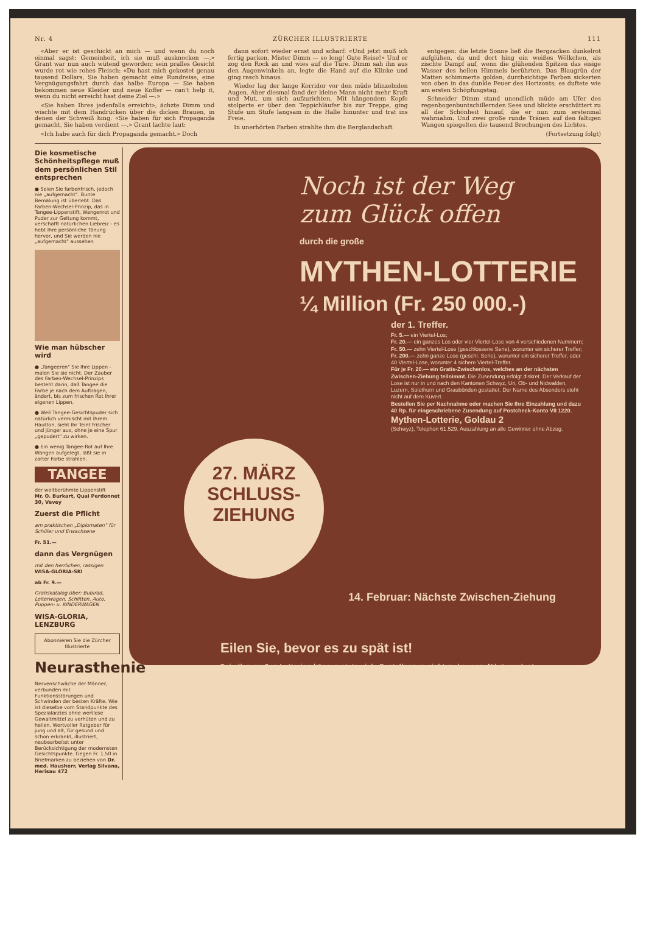Nr. 4 ZÜRCHER ILLUSTRIERTE 111
«Aber er ist geschickt an mich — und wenn du noch einmal sagst: Gemeinheit, ich sie muß ausknocken —.» Grant war nun auch wütend geworden; sein pralles Gesicht wurde rot wie rohes Fleisch: «Du hast mich gekostet genau tausend Dollars, Sie haben gemacht eine Rundreise, eine Vergnügungsfahrt durch das halbe Europa — Sie haben bekommen neue Kleider und neue Koffer — can't help it, wenn du nicht erreicht hast deine Ziel —.»
«Sie haben Ihres jedenfalls erreicht», ächzte Dimm und wischte mit dem Handrücken über die dicken Brauen, in denen der Schweiß hing. «Sie haben für sich Propaganda gemacht, Sie haben verdient —.» Grant lachte laut:
«Ich habe auch für dich Propaganda gemacht.» Doch
dann sofort wieder ernst und scharf: «Und jetzt muß ich fertig packen, Mister Dimm — so long! Gute Reise!» Und er zog den Rock an und wies auf die Türe. Dimm sah ihn aus den Augenwinkeln an, legte die Hand auf die Klinke und ging rasch hinaus.
Wieder lag der lange Korridor vor den müde blinzelnden Augen. Aber diesmal fand der kleine Mann nicht mehr Kraft und Mut, um sich aufzurichten. Mit hängendem Kopfe stolperte er über den Teppichläufer bis zur Treppe, ging Stufe um Stufe langsam in die Halle hinunter und trat ins Freie.
In unerhörten Farben strahlte ihm die Berglandschaft
entgegen: die letzte Sonne ließ die Bergzacken dunkelrot aufglühen, da und dort hing ein weißes Wölkchen, als zischte Dampf auf, wenn die glühenden Spitzen das eisige Wasser des hellen Himmels berührten. Das Blaugrün der Matten schimmerte golden, durchsichtige Farben sickerten von oben in das dunkle Feuer des Horizonts; es duftete wie am ersten Schöpfungstag.
Schneider Dimm stand unendlich müde am Ufer des regenbogenbuntschillernden Sees und blickte erschüttert zu all der Schönheit hinauf, die er nun zum erstenmal wahrnahm. Und zwei große runde Tränen auf den faltigen Wangen spiegelten die tausend Brechungen des Lichtes.
(Fortsetzung folgt)
Die kosmetische Schönheitspflege muß dem persönlichen Stil entsprechen
● Seien Sie farbenfrisch, jedoch nie „aufgemacht". Bunte Bemalung ist überlebt. Das Farben-Wechsel-Prinzip, das in Tangee-Lippenstift, Wangenrot und Puder zur Geltung kommt, verschafft natürlichen Liebreiz - es hebt Ihre persönliche Tönung hervor, und Sie werden nie „aufgemacht" aussehen
Wie man hübscher wird
● „Tangeeren" Sie Ihre Lippen - malen Sie sie nicht. Der Zauber des Farben-Wechsel-Prinzips besteht darin, daß Tangee die Farbe je nach dem Auftragen, ändert, bis zum frischen Rot Ihrer eigenen Lippen.
● Weil Tangee-Gesichtspuder sich natürlich vermischt mit Ihrem Hautton, sieht Ihr Teint frischer und jünger aus, ohne je eine Spur „gepudert" zu wirken.
● Ein wenig Tangee-Rot auf Ihre Wangen aufgelegt, läßt sie in zarter Farbe strahlen.
TANGEE
der weltberühmte Lippenstift
Mr. O. Burkart, Quai Perdonnet 30, Vevey
Zuerst die Pflicht
am praktischen „Diplomaten" für Schüler und Erwachsene
Fr. 51.—
dann das Vergnügen
mit den herrlichen, rassigen
WISA-GLORIA-SKI
ab Fr. 9.—
Gratiskatalog über: Bubirad, Leiterwagen, Schlitten, Auto, Puppen- u. KINDERWAGEN
WISA-GLORIA, LENZBURG
Abonnieren Sie die Zürcher Illustrierte
Neurasthenie
Nervenschwäche der Männer, verbunden mit Funktionsstörungen und Schwinden der besten Kräfte. Wie ist dieselbe vom Standpunkte des Spezialarztes ohne wertlose Gewaltmittel zu verhüten und zu heilen. Wertvoller Ratgeber für jung und alt, für gesund und schon erkrankt, illustriert, neubearbeitet unter Berücksichtigung der modernsten Gesichtspunkte. Gegen Fr. 1.50 in Briefmarken zu beziehen von Dr. med. Hausherr, Verlag Silvana, Herisau 472
Noch ist der Weg
zum Glück offen
durch die große
MYTHEN-LOTTERIE
¼ Million (Fr. 250 000.-)
der 1. Treffer.
Fr. 5.— ein Viertel-Los;
Fr. 20.— ein ganzes Los oder vier Viertel-Lose von 4 verschiedenen Nummern;
Fr. 50.— zehn Viertel-Lose (geschlossene Serie), worunter ein sicherer Treffer;
Fr. 200.— zehn ganze Lose (geschl. Serie), worunter ein sicherer Treffer, oder 40 Viertel-Lose, worunter 4 sichere Viertel-Treffer.
Für je Fr. 20.— ein Gratis-Zwischenlos, welches an der nächsten Zwischen-Ziehung teilnimmt. Die Zusendung erfolgt diskret. Der Verkauf der Lose ist nur in und nach den Kantonen Schwyz, Uri, Ob- und Nidwalden, Luzern, Solothurn und Graubünden gestattet. Der Name des Absenders steht nicht auf dem Kuvert.
Bestellen Sie per Nachnahme oder machen Sie Ihre Einzahlung und dazu 40 Rp. für eingeschriebene Zusendung auf Postcheck-Konto VII 1220.
Mythen-Lotterie, Goldau 2
(Schwyz), Telephon 61.529. Auszahlung an alle Gewinner ohne Abzug.
27. MÄRZ
SCHLUSS-
ZIEHUNG
14. Februar: Nächste Zwischen-Ziehung
Eilen Sie, bevor es zu spät ist!
Bei allen großen Lotterien können stets viele Bestellungen nicht mehr ausgeführt werden!